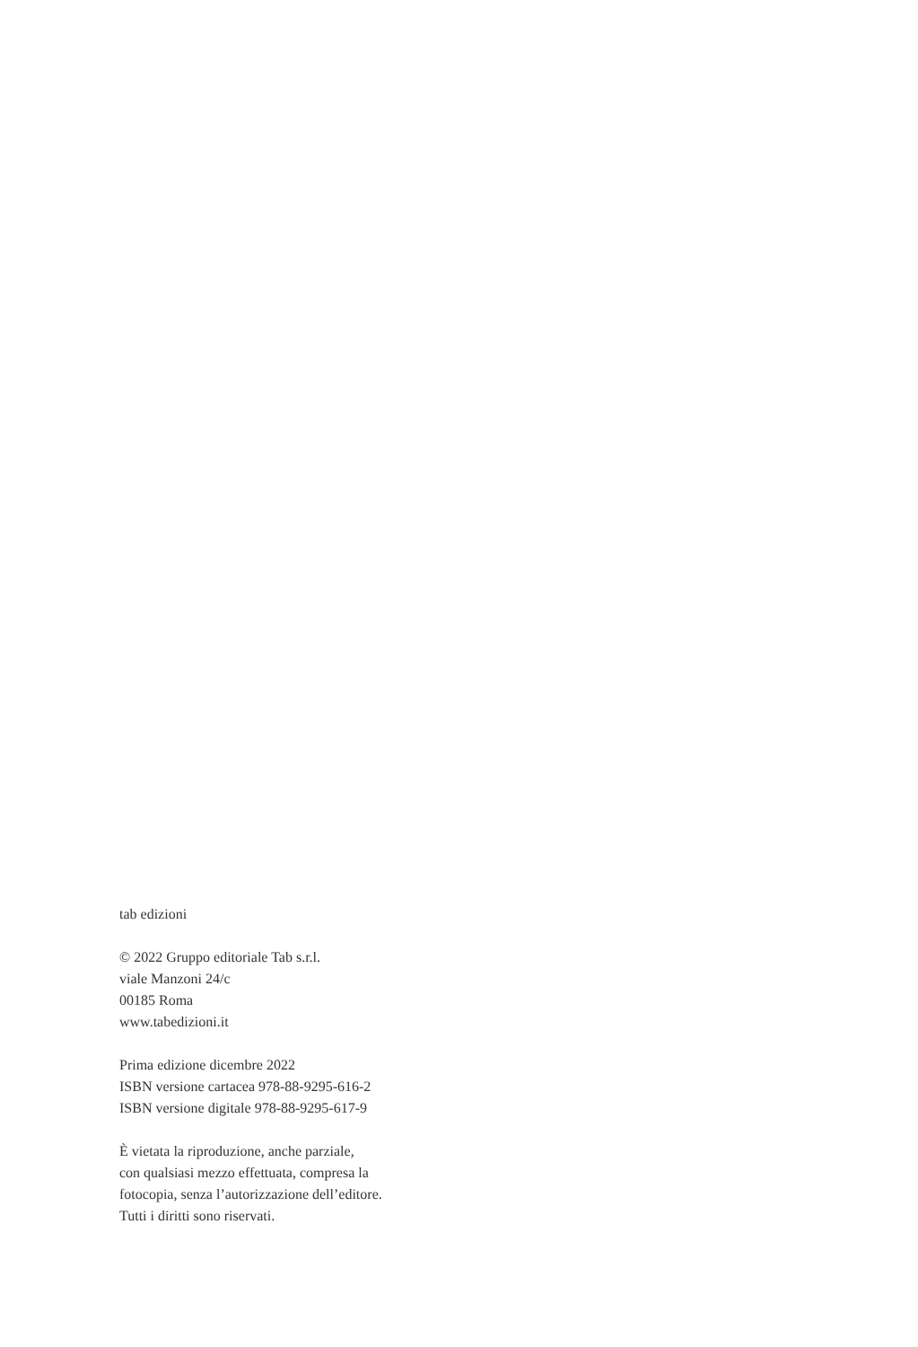tab edizioni
© 2022 Gruppo editoriale Tab s.r.l.
viale Manzoni 24/c
00185 Roma
www.tabedizioni.it
Prima edizione dicembre 2022
ISBN versione cartacea 978-88-9295-616-2
ISBN versione digitale 978-88-9295-617-9
È vietata la riproduzione, anche parziale,
con qualsiasi mezzo effettuata, compresa la
fotocopia, senza l’autorizzazione dell’editore.
Tutti i diritti sono riservati.